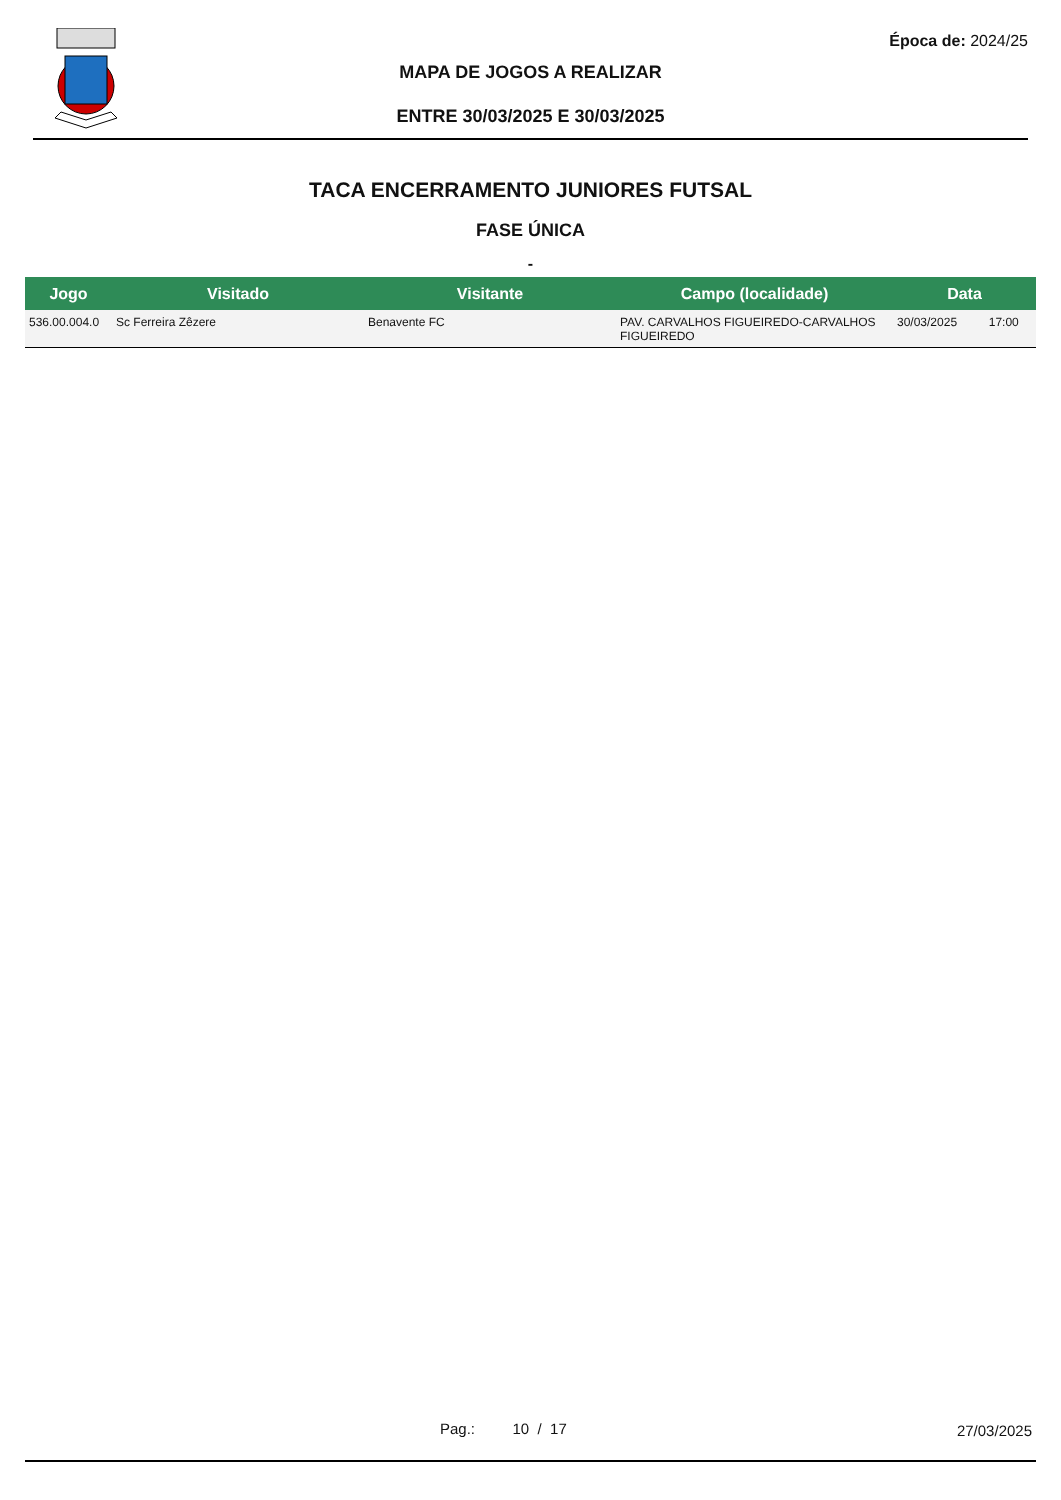Época de: 2024/25
MAPA DE JOGOS A REALIZAR
ENTRE 30/03/2025 E 30/03/2025
TACA ENCERRAMENTO JUNIORES FUTSAL
FASE ÚNICA
-
| Jogo | Visitado | Visitante | Campo (localidade) | Data | |
| --- | --- | --- | --- | --- | --- |
| 536.00.004.0 | Sc Ferreira Zêzere | Benavente FC | PAV. CARVALHOS FIGUEIREDO-CARVALHOS FIGUEIREDO | 30/03/2025 | 17:00 |
Pag.: 10 / 17 27/03/2025